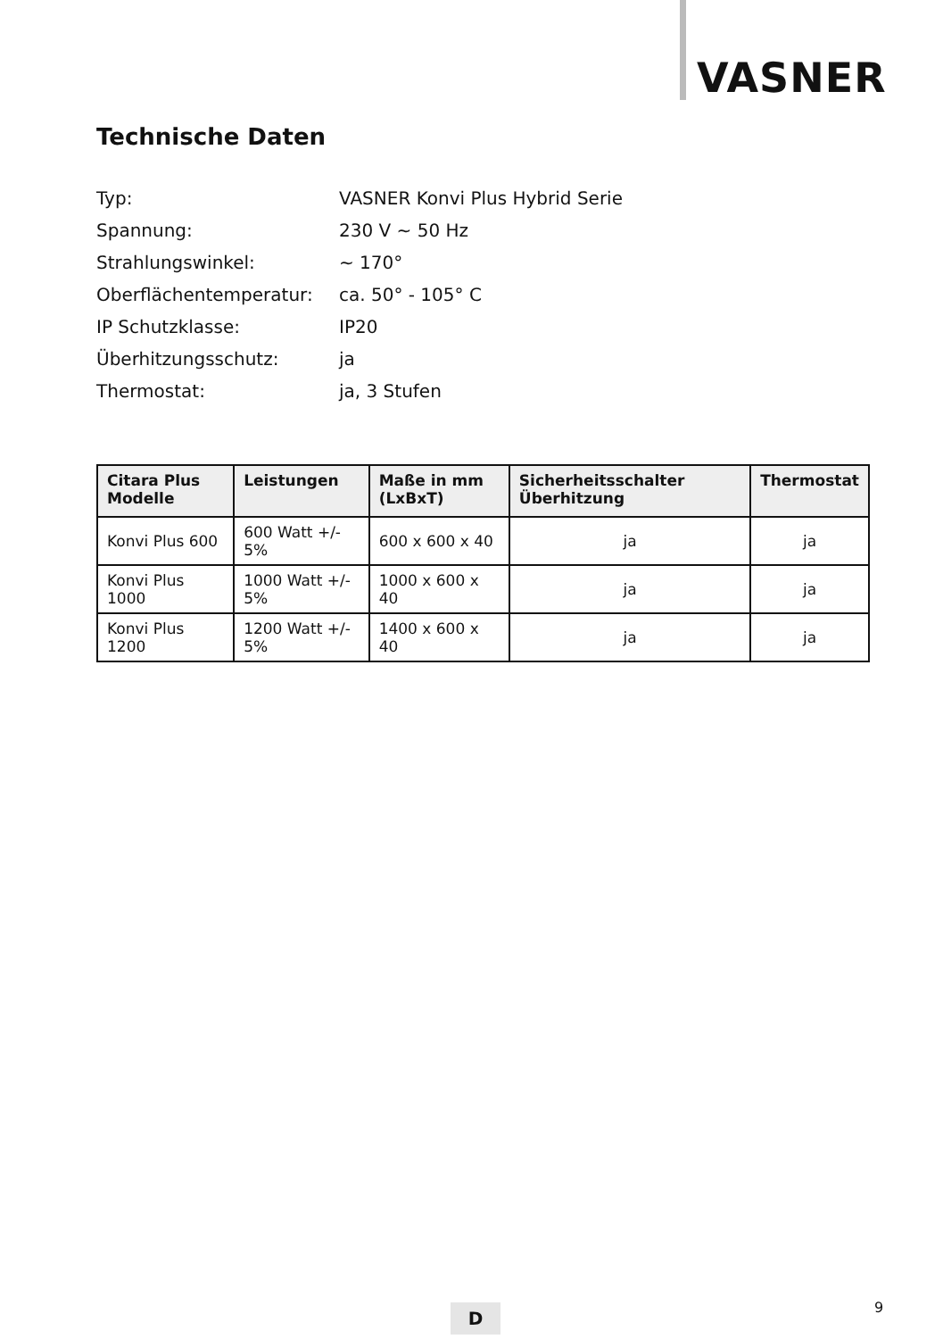VASNER
Technische Daten
| Typ: | VASNER Konvi Plus Hybrid Serie |
| Spannung: | 230 V ~ 50 Hz |
| Strahlungswinkel: | ~ 170° |
| Oberflächentemperatur: | ca. 50° - 105° C |
| IP Schutzklasse: | IP20 |
| Überhitzungsschutz: | ja |
| Thermostat: | ja, 3 Stufen |
| Citara Plus Modelle | Leistungen | Maße in mm (LxBxT) | Sicherheitsschalter Überhitzung | Thermostat |
| --- | --- | --- | --- | --- |
| Konvi Plus 600 | 600 Watt +/- 5% | 600 x 600 x 40 | ja | ja |
| Konvi Plus 1000 | 1000 Watt +/- 5% | 1000 x 600 x 40 | ja | ja |
| Konvi Plus 1200 | 1200 Watt +/- 5% | 1400 x 600 x 40 | ja | ja |
D 9